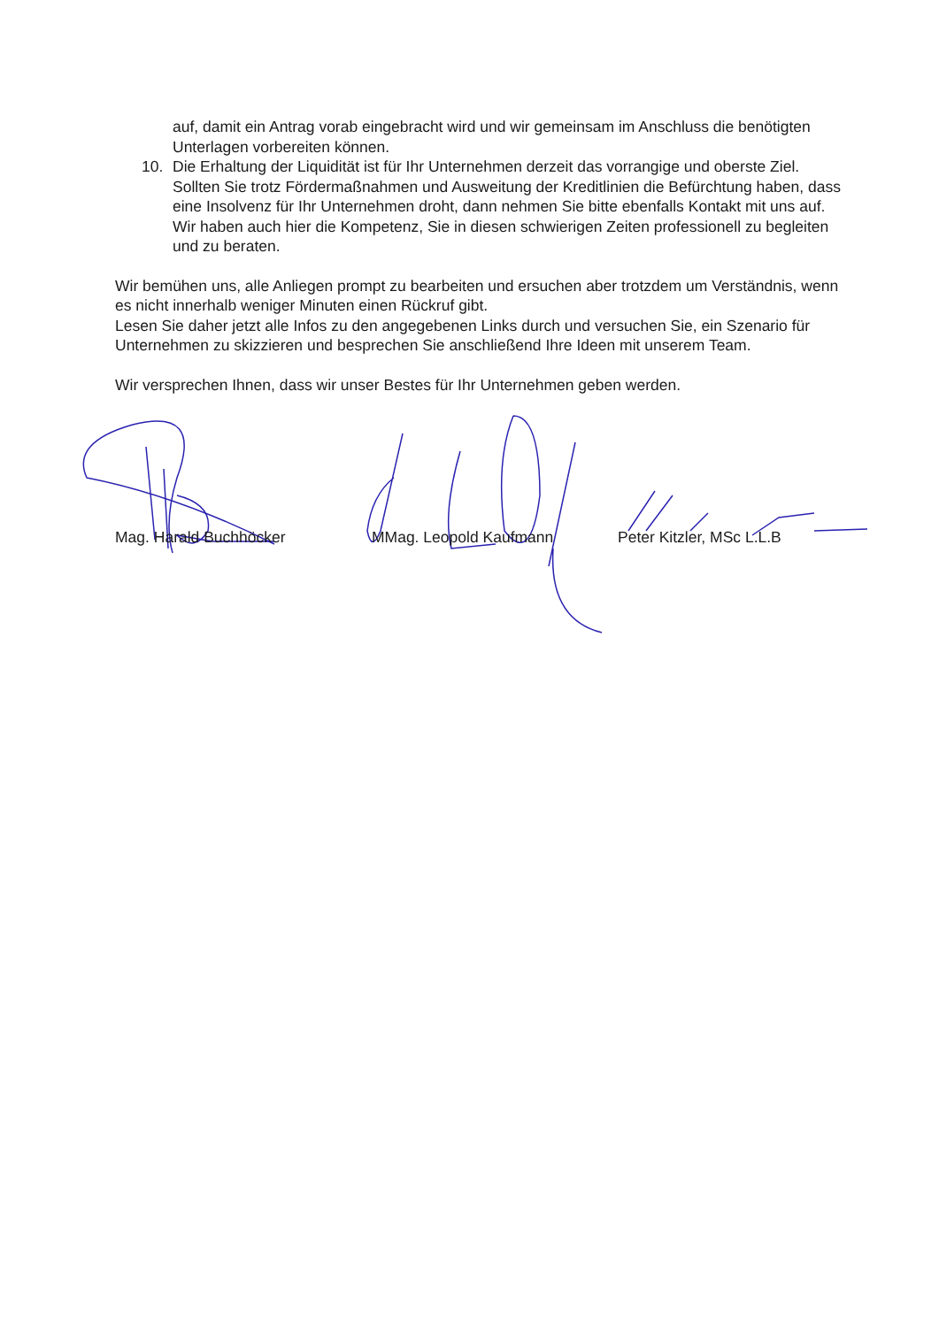auf, damit ein Antrag vorab eingebracht wird und wir gemeinsam im Anschluss die benötigten Unterlagen vorbereiten können.
10. Die Erhaltung der Liquidität ist für Ihr Unternehmen derzeit das vorrangige und oberste Ziel. Sollten Sie trotz Fördermaßnahmen und Ausweitung der Kreditlinien die Befürchtung haben, dass eine Insolvenz für Ihr Unternehmen droht, dann nehmen Sie bitte ebenfalls Kontakt mit uns auf. Wir haben auch hier die Kompetenz, Sie in diesen schwierigen Zeiten professionell zu begleiten und zu beraten.
Wir bemühen uns, alle Anliegen prompt zu bearbeiten und ersuchen aber trotzdem um Verständnis, wenn es nicht innerhalb weniger Minuten einen Rückruf gibt.
Lesen Sie daher jetzt alle Infos zu den angegebenen Links durch und versuchen Sie, ein Szenario für Unternehmen zu skizzieren und besprechen Sie anschließend Ihre Ideen mit unserem Team.
Wir versprechen Ihnen, dass wir unser Bestes für Ihr Unternehmen geben werden.
Mag. Harald Buchhöcker MMag. Leopold Kaufmann Peter Kitzler, MSc L.L.B